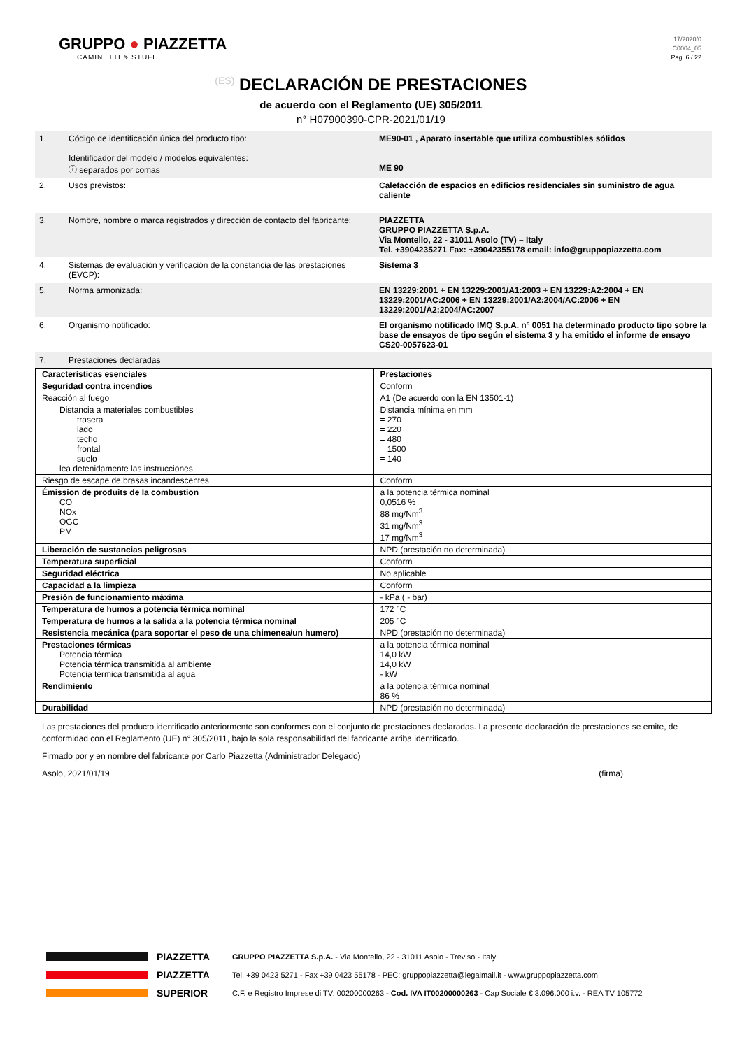GRUPPO ● PIAZZETTA
CAMINETTI & STUFE
17/2020/0
C0004_05
Pag. 6 / 22
(ES) DECLARACIÓN DE PRESTACIONES
de acuerdo con el Reglamento (UE) 305/2011
n° H07900390-CPR-2021/01/19
| 1. | Código de identificación única del producto tipo: Identificador del modelo / modelos equivalentes: ⓘ separados por comas | ME90-01 , Aparato insertable que utiliza combustibles sólidos ME 90 |
| 2. | Usos previstos: | Calefacción de espacios en edificios residenciales sin suministro de agua caliente |
| 3. | Nombre, nombre o marca registrados y dirección de contacto del fabricante: | PIAZZETTA GRUPPO PIAZZETTA S.p.A. Via Montello, 22 - 31011 Asolo (TV) – Italy Tel. +3904235271 Fax: +39042355178 email: info@gruppopiazzetta.com |
| 4. | Sistemas de evaluación y verificación de la constancia de las prestaciones (EVCP): | Sistema 3 |
| 5. | Norma armonizada: | EN 13229:2001 + EN 13229:2001/A1:2003 + EN 13229:A2:2004 + EN 13229:2001/AC:2006 + EN 13229:2001/A2:2004/AC:2006 + EN 13229:2001/A2:2004/AC:2007 |
| 6. | Organismo notificado: | El organismo notificado IMQ S.p.A. n° 0051 ha determinado producto tipo sobre la base de ensayos de tipo según el sistema 3 y ha emitido el informe de ensayo CS20-0057623-01 |
| 7. | Prestaciones declaradas | |
| Características esenciales | Prestaciones |
| --- | --- |
| Seguridad contra incendios | Conform |
| Reacción al fuego | A1 (De acuerdo con la EN 13501-1) |
| Distancia a materiales combustibles trasera lado techo frontal suelo lea detenidamente las instrucciones | Distancia mínima en mm = 270 = 220 = 480 = 1500 = 140 |
| Riesgo de escape de brasas incandescentes | Conform |
| Émission de produits de la combustion CO NOx OGC PM | a la potencia térmica nominal 0,0516 % 88 mg/Nm<sup>3</sup> 31 mg/Nm<sup>3</sup> 17 mg/Nm<sup>3</sup> |
| Liberación de sustancias peligrosas | NPD (prestación no determinada) |
| Temperatura superficial | Conform |
| Seguridad eléctrica | No aplicable |
| Capacidad a la limpieza | Conform |
| Presión de funcionamiento máxima | - kPa ( - bar) |
| Temperatura de humos a potencia térmica nominal | 172 °C |
| Temperatura de humos a la salida a la potencia térmica nominal | 205 °C |
| Resistencia mecánica (para soportar el peso de una chimenea/un humero) | NPD (prestación no determinada) |
| Prestaciones térmicas Potencia térmica Potencia térmica transmitida al ambiente Potencia térmica transmitida al agua | a la potencia térmica nominal 14,0 kW 14,0 kW - kW |
| Rendimiento | a la potencia térmica nominal 86 % |
| Durabilidad | NPD (prestación no determinada) |
Las prestaciones del producto identificado anteriormente son conformes con el conjunto de prestaciones declaradas. La presente declaración de prestaciones se emite, de conformidad con el Reglamento (UE) n° 305/2011, bajo la sola responsabilidad del fabricante arriba identificado.
Firmado por y en nombre del fabricante por Carlo Piazzetta (Administrador Delegado)
Asolo, 2021/01/19 (firma)
PIAZZETTA
PIAZZETTA
SUPERIOR
GRUPPO PIAZZETTA S.p.A. - Via Montello, 22 - 31011 Asolo - Treviso - Italy
Tel. +39 0423 5271 - Fax +39 0423 55178 - PEC: gruppopiazzetta@legalmail.it - www.gruppopiazzetta.com
C.F. e Registro Imprese di TV: 00200000263 - Cod. IVA IT00200000263 - Cap Sociale € 3.096.000 i.v. - REA TV 105772